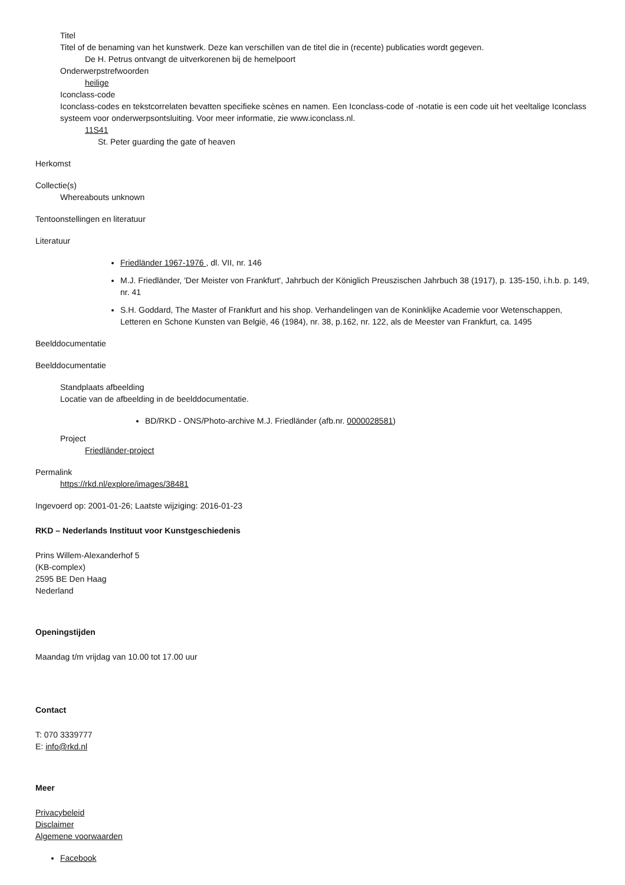Titel
Titel of de benaming van het kunstwerk. Deze kan verschillen van de titel die in (recente) publicaties wordt gegeven.
De H. Petrus ontvangt de uitverkorenen bij de hemelpoort
Onderwerpstrefwoorden
heilige
Iconclass-code
Iconclass-codes en tekstcorrelaten bevatten specifieke scènes en namen. Een Iconclass-code of -notatie is een code uit het veeltalige Iconclass systeem voor onderwerpsontsluiting. Voor meer informatie, zie www.iconclass.nl.
11S41
St. Peter guarding the gate of heaven
Herkomst
Collectie(s)
Whereabouts unknown
Tentoonstellingen en literatuur
Literatuur
Friedländer 1967-1976 , dl. VII, nr. 146
M.J. Friedländer, 'Der Meister von Frankfurt', Jahrbuch der Königlich Preuszischen Jahrbuch 38 (1917), p. 135-150, i.h.b. p. 149, nr. 41
S.H. Goddard, The Master of Frankfurt and his shop. Verhandelingen van de Koninklijke Academie voor Wetenschappen, Letteren en Schone Kunsten van België, 46 (1984), nr. 38, p.162, nr. 122, als de Meester van Frankfurt, ca. 1495
Beelddocumentatie
Beelddocumentatie
Standplaats afbeelding
Locatie van de afbeelding in de beelddocumentatie.
BD/RKD - ONS/Photo-archive M.J. Friedländer (afb.nr. 0000028581)
Project
Friedländer-project
Permalink
https://rkd.nl/explore/images/38481
Ingevoerd op: 2001-01-26; Laatste wijziging: 2016-01-23
RKD – Nederlands Instituut voor Kunstgeschiedenis
Prins Willem-Alexanderhof 5
(KB-complex)
2595 BE Den Haag
Nederland
Openingstijden
Maandag t/m vrijdag van 10.00 tot 17.00 uur
Contact
T: 070 3339777
E: info@rkd.nl
Meer
Privacybeleid
Disclaimer
Algemene voorwaarden
Facebook